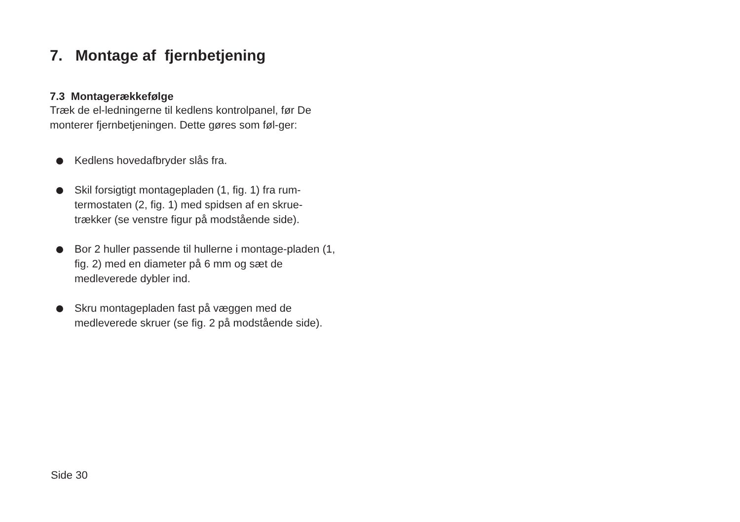7. Montage af fjernbetjening
7.3 Montagerækkefølge
Træk de el-ledningerne til kedlens kontrolpanel, før De monterer fjernbetjeningen. Dette gøres som føl-ger:
Kedlens hovedafbryder slås fra.
Skil forsigtigt montagepladen (1, fig. 1) fra rum-termostaten (2, fig. 1) med spidsen af en skrue-trækker (se venstre figur på modstående side).
Bor 2 huller passende til hullerne i montage-pladen (1, fig. 2) med en diameter på 6 mm og sæt de medleverede dybler ind.
Skru montagepladen fast på væggen med de medleverede skruer (se fig. 2 på modstående side).
Side 30